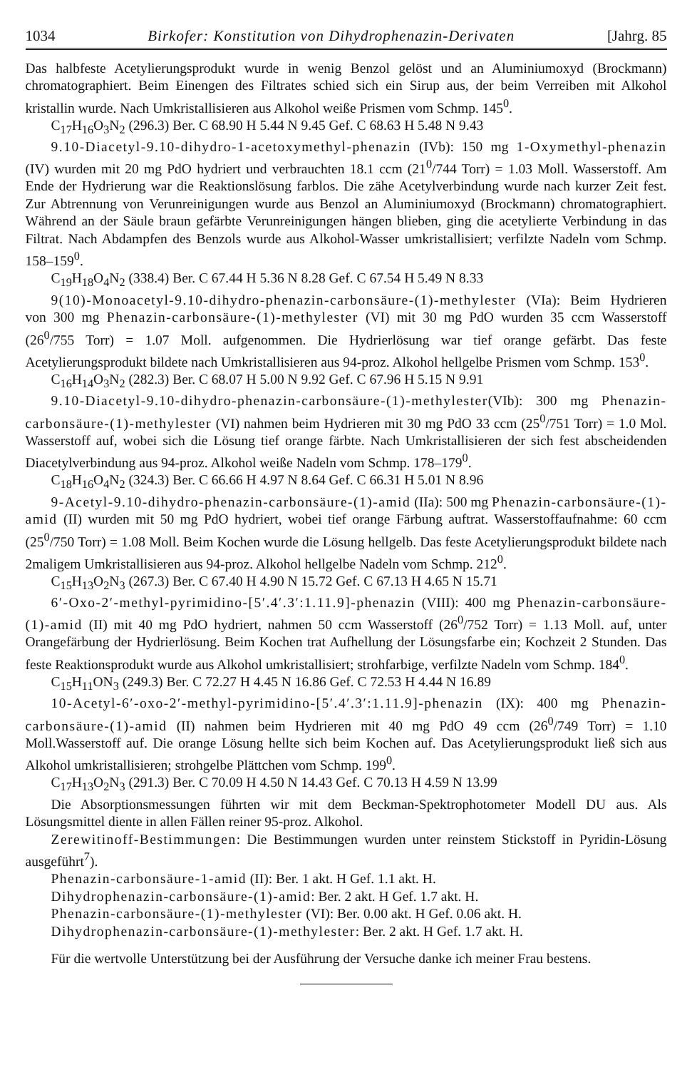1034 Birkofer: Konstitution von Dihydrophenazin-Derivaten [Jahrg. 85
Das halbfeste Acetylierungsprodukt wurde in wenig Benzol gelöst und an Aluminiumoxyd (Brockmann) chromatographiert. Beim Einengen des Filtrates schied sich ein Sirup aus, der beim Verreiben mit Alkohol kristallin wurde. Nach Umkristallisieren aus Alkohol weiße Prismen vom Schmp. 145<sup>0</sup>.
C<sub>17</sub>H<sub>16</sub>O<sub>3</sub>N<sub>2</sub> (296.3) Ber. C 68.90 H 5.44 N 9.45 Gef. C 68.63 H 5.48 N 9.43
9.10-Diacetyl-9.10-dihydro-1-acetoxymethyl-phenazin (IVb): 150 mg 1-Oxymethyl-phenazin (IV) wurden mit 20 mg PdO hydriert und verbrauchten 18.1 ccm (21<sup>0</sup>/744 Torr) = 1.03 Moll. Wasserstoff. Am Ende der Hydrierung war die Reaktionslösung farblos. Die zähe Acetylverbindung wurde nach kurzer Zeit fest. Zur Abtrennung von Verunreinigungen wurde aus Benzol an Aluminiumoxyd (Brockmann) chromatographiert. Während an der Säule braun gefärbte Verunreinigungen hängen blieben, ging die acetylierte Verbindung in das Filtrat. Nach Abdampfen des Benzols wurde aus Alkohol-Wasser umkristallisiert; verfilzte Nadeln vom Schmp. 158–159<sup>0</sup>.
C<sub>19</sub>H<sub>18</sub>O<sub>4</sub>N<sub>2</sub> (338.4) Ber. C 67.44 H 5.36 N 8.28 Gef. C 67.54 H 5.49 N 8.33
9(10)-Monoacetyl-9.10-dihydro-phenazin-carbonsäure-(1)-methylester (VIa): Beim Hydrieren von 300 mg Phenazin-carbonsäure-(1)-methylester (VI) mit 30 mg PdO wurden 35 ccm Wasserstoff (26<sup>0</sup>/755 Torr) = 1.07 Moll. aufgenommen. Die Hydrierlösung war tief orange gefärbt. Das feste Acetylierungsprodukt bildete nach Umkristallisieren aus 94-proz. Alkohol hellgelbe Prismen vom Schmp. 153<sup>0</sup>.
C<sub>16</sub>H<sub>14</sub>O<sub>3</sub>N<sub>2</sub> (282.3) Ber. C 68.07 H 5.00 N 9.92 Gef. C 67.96 H 5.15 N 9.91
9.10-Diacetyl-9.10-dihydro-phenazin-carbonsäure-(1)-methylester(VIb): 300 mg Phenazin-carbonsäure-(1)-methylester (VI) nahmen beim Hydrieren mit 30 mg PdO 33 ccm (25<sup>0</sup>/751 Torr) = 1.0 Mol. Wasserstoff auf, wobei sich die Lösung tief orange färbte. Nach Umkristallisieren der sich fest abscheidenden Diacetylverbindung aus 94-proz. Alkohol weiße Nadeln vom Schmp. 178–179<sup>0</sup>.
C<sub>18</sub>H<sub>16</sub>O<sub>4</sub>N<sub>2</sub> (324.3) Ber. C 66.66 H 4.97 N 8.64 Gef. C 66.31 H 5.01 N 8.96
9-Acetyl-9.10-dihydro-phenazin-carbonsäure-(1)-amid (IIa): 500 mg Phenazin-carbonsäure-(1)-amid (II) wurden mit 50 mg PdO hydriert, wobei tief orange Färbung auftrat. Wasserstoffaufnahme: 60 ccm (25<sup>0</sup>/750 Torr) = 1.08 Moll. Beim Kochen wurde die Lösung hellgelb. Das feste Acetylierungsprodukt bildete nach 2maligem Umkristallisieren aus 94-proz. Alkohol hellgelbe Nadeln vom Schmp. 212<sup>0</sup>.
C<sub>15</sub>H<sub>13</sub>O<sub>2</sub>N<sub>3</sub> (267.3) Ber. C 67.40 H 4.90 N 15.72 Gef. C 67.13 H 4.65 N 15.71
6′-Oxo-2′-methyl-pyrimidino-[5′.4′.3′:1.11.9]-phenazin (VIII): 400 mg Phenazin-carbonsäure-(1)-amid (II) mit 40 mg PdO hydriert, nahmen 50 ccm Wasserstoff (26<sup>0</sup>/752 Torr) = 1.13 Moll. auf, unter Orangefärbung der Hydrierlösung. Beim Kochen trat Aufhellung der Lösungsfarbe ein; Kochzeit 2 Stunden. Das feste Reaktionsprodukt wurde aus Alkohol umkristallisiert; strohfarbige, verfilzte Nadeln vom Schmp. 184<sup>0</sup>.
C<sub>15</sub>H<sub>11</sub>ON<sub>3</sub> (249.3) Ber. C 72.27 H 4.45 N 16.86 Gef. C 72.53 H 4.44 N 16.89
10-Acetyl-6′-oxo-2′-methyl-pyrimidino-[5′.4′.3′:1.11.9]-phenazin (IX): 400 mg Phenazin-carbonsäure-(1)-amid (II) nahmen beim Hydrieren mit 40 mg PdO 49 ccm (26<sup>0</sup>/749 Torr) = 1.10 Moll.Wasserstoff auf. Die orange Lösung hellte sich beim Kochen auf. Das Acetylierungsprodukt ließ sich aus Alkohol umkristallisieren; strohgelbe Plättchen vom Schmp. 199<sup>0</sup>.
C<sub>17</sub>H<sub>13</sub>O<sub>2</sub>N<sub>3</sub> (291.3) Ber. C 70.09 H 4.50 N 14.43 Gef. C 70.13 H 4.59 N 13.99
Die Absorptionsmessungen führten wir mit dem Beckman-Spektrophotometer Modell DU aus. Als Lösungsmittel diente in allen Fällen reiner 95-proz. Alkohol.
Zerewitinoff-Bestimmungen: Die Bestimmungen wurden unter reinstem Stickstoff in Pyridin-Lösung ausgeführt<sup>7</sup>).
Phenazin-carbonsäure-1-amid (II): Ber. 1 akt. H Gef. 1.1 akt. H.
Dihydrophenazin-carbonsäure-(1)-amid: Ber. 2 akt. H Gef. 1.7 akt. H.
Phenazin-carbonsäure-(1)-methylester (VI): Ber. 0.00 akt. H Gef. 0.06 akt. H.
Dihydrophenazin-carbonsäure-(1)-methylester: Ber. 2 akt. H Gef. 1.7 akt. H.
Für die wertvolle Unterstützung bei der Ausführung der Versuche danke ich meiner Frau bestens.